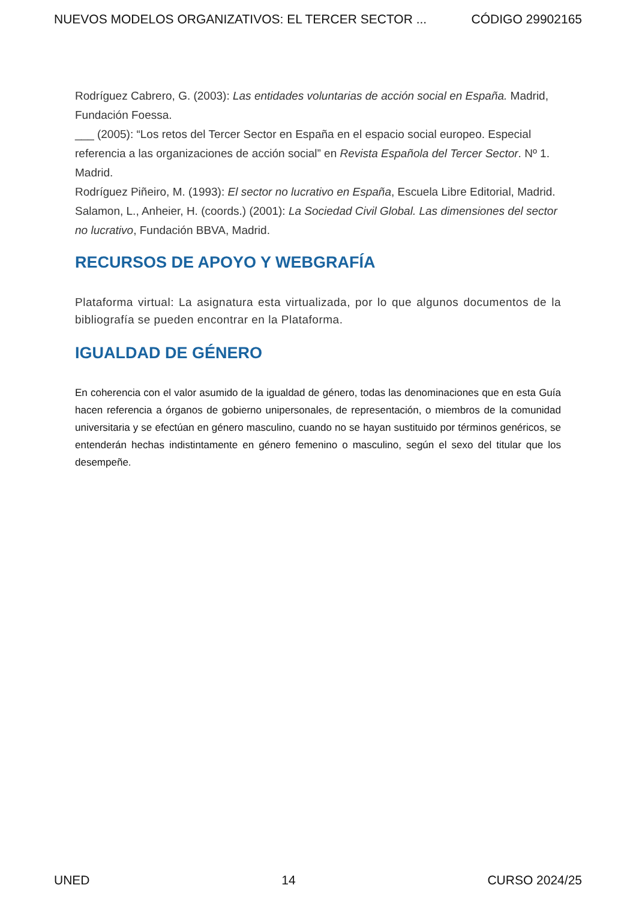NUEVOS MODELOS ORGANIZATIVOS: EL TERCER SECTOR ... CÓDIGO 29902165
Rodríguez Cabrero, G. (2003): Las entidades voluntarias de acción social en España. Madrid, Fundación Foessa.
___ (2005): “Los retos del Tercer Sector en España en el espacio social europeo. Especial referencia a las organizaciones de acción social” en Revista Española del Tercer Sector. Nº 1. Madrid.
Rodríguez Piñeiro, M. (1993): El sector no lucrativo en España, Escuela Libre Editorial, Madrid.
Salamon, L., Anheier, H. (coords.) (2001): La Sociedad Civil Global. Las dimensiones del sector no lucrativo, Fundación BBVA, Madrid.
RECURSOS DE APOYO Y WEBGRAFÍA
Plataforma virtual: La asignatura esta virtualizada, por lo que algunos documentos de la bibliografía se pueden encontrar en la Plataforma.
IGUALDAD DE GÉNERO
En coherencia con el valor asumido de la igualdad de género, todas las denominaciones que en esta Guía hacen referencia a órganos de gobierno unipersonales, de representación, o miembros de la comunidad universitaria y se efectúan en género masculino, cuando no se hayan sustituido por términos genéricos, se entenderán hechas indistintamente en género femenino o masculino, según el sexo del titular que los desempeñe.
UNED 14 CURSO 2024/25